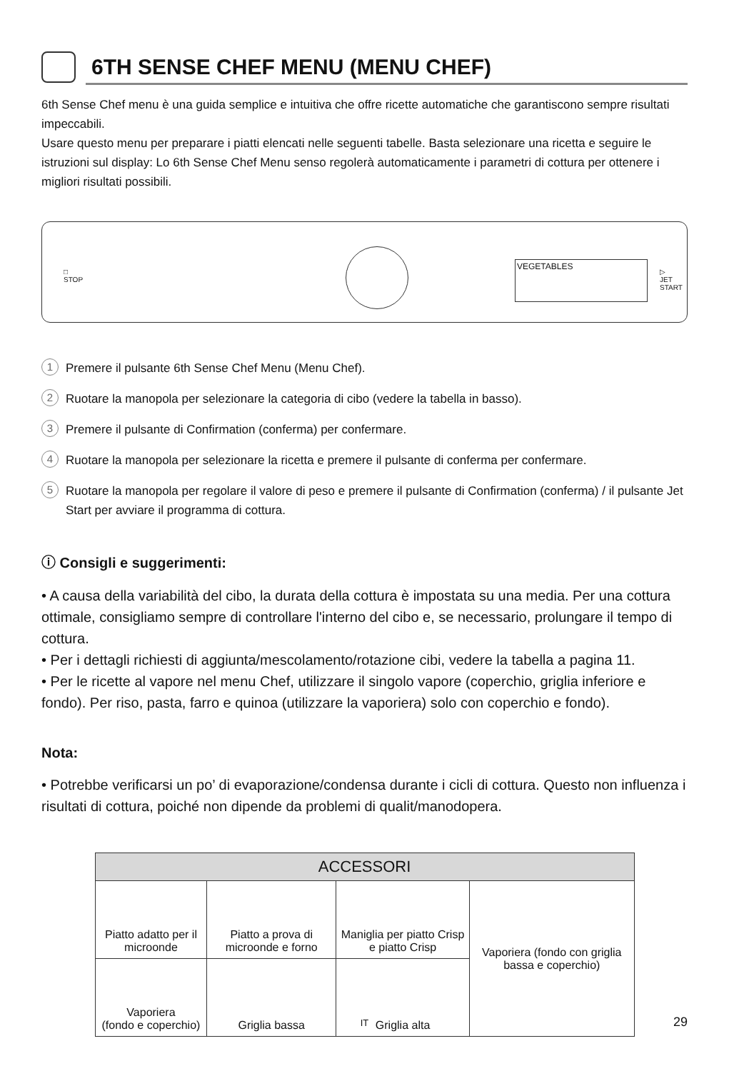6TH SENSE CHEF MENU (MENU CHEF)
6th Sense Chef menu è una guida semplice e intuitiva che offre ricette automatiche che garantiscono sempre risultati impeccabili.
Usare questo menu per preparare i piatti elencati nelle seguenti tabelle. Basta selezionare una ricetta e seguire le istruzioni sul display: Lo 6th Sense Chef Menu senso regolerà automaticamente i parametri di cottura per ottenere i migliori risultati possibili.
□
STOP
VEGETABLES
▷
JET START
1 Premere il pulsante 6th Sense Chef Menu (Menu Chef).
2 Ruotare la manopola per selezionare la categoria di cibo (vedere la tabella in basso).
3 Premere il pulsante di Confirmation (conferma) per confermare.
4 Ruotare la manopola per selezionare la ricetta e premere il pulsante di conferma per confermare.
5 Ruotare la manopola per regolare il valore di peso e premere il pulsante di Confirmation (conferma) / il pulsante Jet Start per avviare il programma di cottura.
ⓘ Consigli e suggerimenti:
• A causa della variabilità del cibo, la durata della cottura è impostata su una media. Per una cottura ottimale, consigliamo sempre di controllare l'interno del cibo e, se necessario, prolungare il tempo di cottura.
• Per i dettagli richiesti di aggiunta/mescolamento/rotazione cibi, vedere la tabella a pagina 11.
• Per le ricette al vapore nel menu Chef, utilizzare il singolo vapore (coperchio, griglia inferiore e fondo). Per riso, pasta, farro e quinoa (utilizzare la vaporiera) solo con coperchio e fondo).
Nota:
• Potrebbe verificarsi un po’ di evaporazione/condensa durante i cicli di cottura. Questo non influenza i risultati di cottura, poiché non dipende da problemi di qualit/manodopera.
| ACCESSORI | | | |
| --- | --- | --- | --- |
| Piatto adatto per il microonde | Piatto a prova di microonde e forno | Maniglia per piatto Crisp e piatto Crisp | Vaporiera (fondo con griglia bassa e coperchio) |
| Vaporiera (fondo e coperchio) | Griglia bassa | Griglia alta | |
IT 29